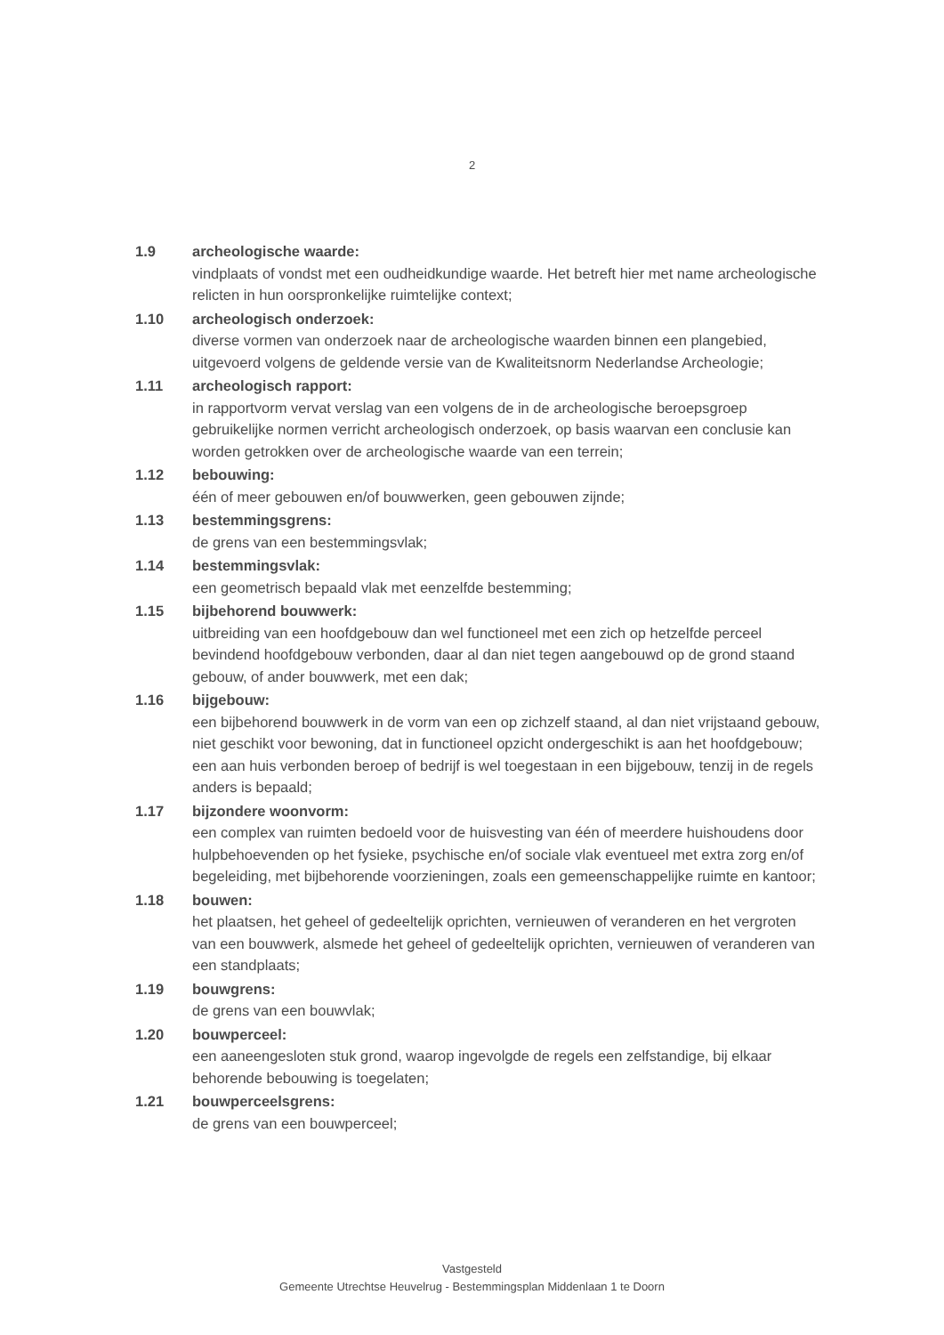2
1.9 archeologische waarde:
vindplaats of vondst met een oudheidkundige waarde. Het betreft hier met name archeologische relicten in hun oorspronkelijke ruimtelijke context;
1.10 archeologisch onderzoek:
diverse vormen van onderzoek naar de archeologische waarden binnen een plangebied, uitgevoerd volgens de geldende versie van de Kwaliteitsnorm Nederlandse Archeologie;
1.11 archeologisch rapport:
in rapportvorm vervat verslag van een volgens de in de archeologische beroepsgroep gebruikelijke normen verricht archeologisch onderzoek, op basis waarvan een conclusie kan worden getrokken over de archeologische waarde van een terrein;
1.12 bebouwing:
één of meer gebouwen en/of bouwwerken, geen gebouwen zijnde;
1.13 bestemmingsgrens:
de grens van een bestemmingsvlak;
1.14 bestemmingsvlak:
een geometrisch bepaald vlak met eenzelfde bestemming;
1.15 bijbehorend bouwwerk:
uitbreiding van een hoofdgebouw dan wel functioneel met een zich op hetzelfde perceel bevindend hoofdgebouw verbonden, daar al dan niet tegen aangebouwd op de grond staand gebouw, of ander bouwwerk, met een dak;
1.16 bijgebouw:
een bijbehorend bouwwerk in de vorm van een op zichzelf staand, al dan niet vrijstaand gebouw, niet geschikt voor bewoning, dat in functioneel opzicht ondergeschikt is aan het hoofdgebouw; een aan huis verbonden beroep of bedrijf is wel toegestaan in een bijgebouw, tenzij in de regels anders is bepaald;
1.17 bijzondere woonvorm:
een complex van ruimten bedoeld voor de huisvesting van één of meerdere huishoudens door hulpbehoevenden op het fysieke, psychische en/of sociale vlak eventueel met extra zorg en/of begeleiding, met bijbehorende voorzieningen, zoals een gemeenschappelijke ruimte en kantoor;
1.18 bouwen:
het plaatsen, het geheel of gedeeltelijk oprichten, vernieuwen of veranderen en het vergroten van een bouwwerk, alsmede het geheel of gedeeltelijk oprichten, vernieuwen of veranderen van een standplaats;
1.19 bouwgrens:
de grens van een bouwvlak;
1.20 bouwperceel:
een aaneengesloten stuk grond, waarop ingevolgde de regels een zelfstandige, bij elkaar behorende bebouwing is toegelaten;
1.21 bouwperceelsgrens:
de grens van een bouwperceel;
Vastgesteld
Gemeente Utrechtse Heuvelrug - Bestemmingsplan Middenlaan 1 te Doorn